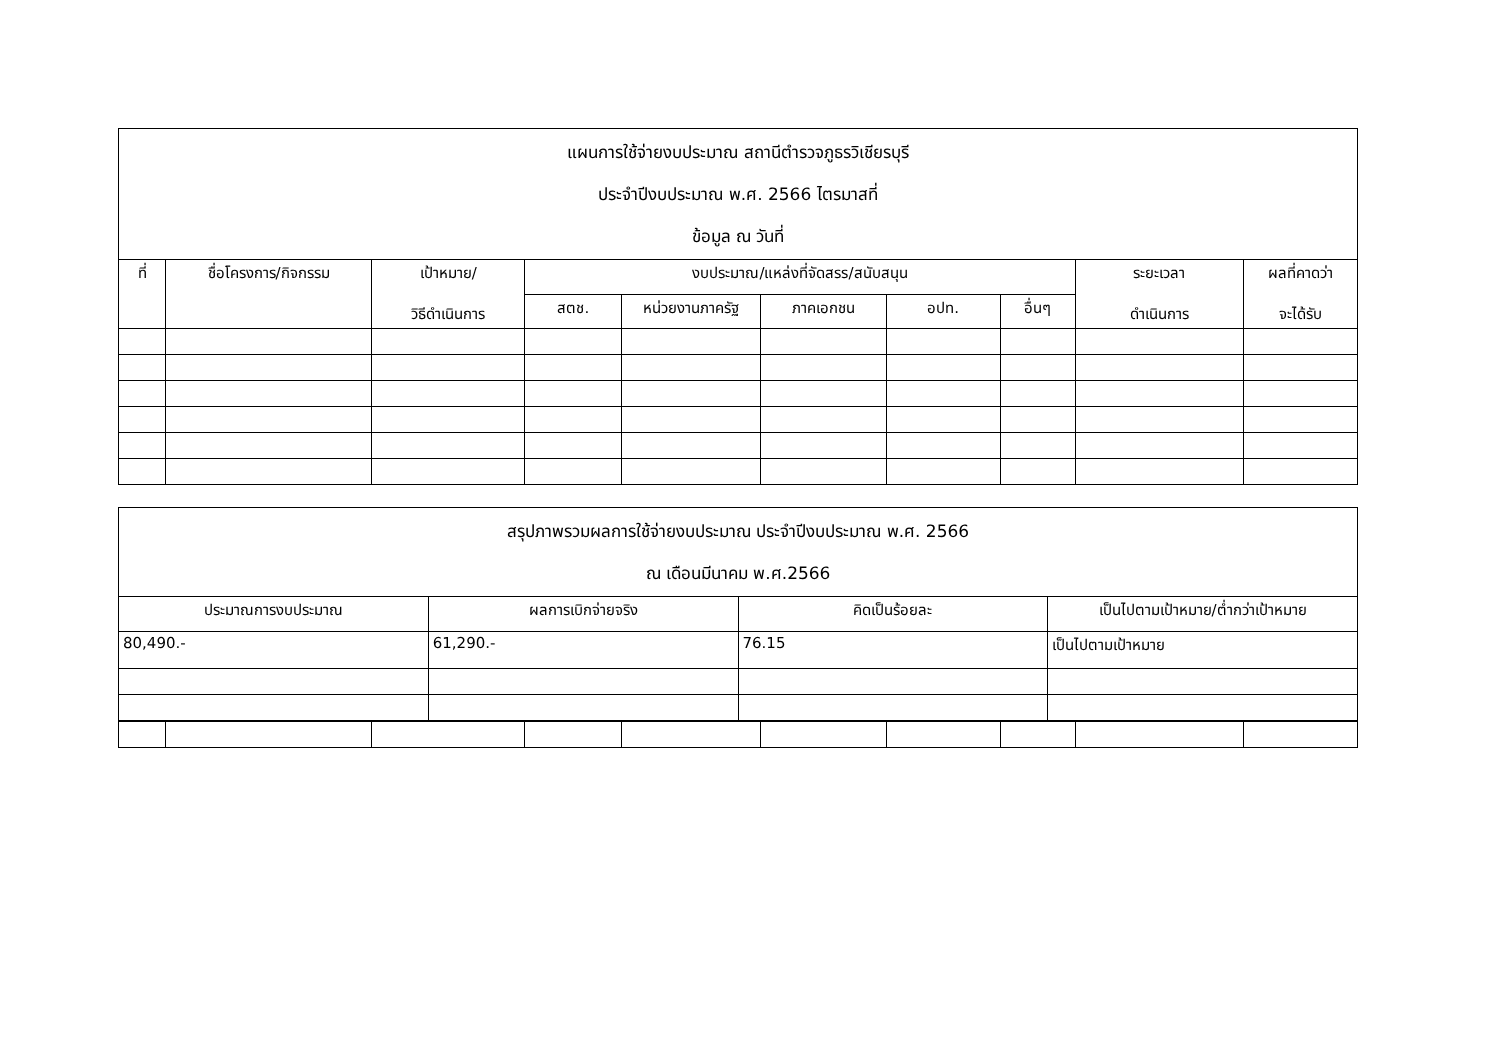| แผนการใช้จ่ายงบประมาณ สถานีตำรวจภูธรวิเชียรบุรี ประจำปีงบประมาณ พ.ศ. 2566 ไตรมาสที่ ข้อมูล ณ วันที่ | | | | | | | | | |
| ที่ | ชื่อโครงการ/กิจกรรม | เป้าหมาย/ วิธีดำเนินการ | งบประมาณ/แหล่งที่จัดสรร/สนับสนุน | | | | | ระยะเวลา ดำเนินการ | ผลที่คาดว่า จะได้รับ |
| | | | สตช. | หน่วยงานภาครัฐ | ภาคเอกชน | อปท. | อื่นๆ | | |
| สรุปภาพรวมผลการใช้จ่ายงบประมาณ ประจำปีงบประมาณ พ.ศ. 2566 ณ เดือนมีนาคม พ.ศ.2566 | | | |
| ประมาณการงบประมาณ | ผลการเบิกจ่ายจริง | คิดเป็นร้อยละ | เป็นไปตามเป้าหมาย/ต่ำกว่าเป้าหมาย |
| 80,490.- | 61,290.- | 76.15 | เป็นไปตามเป้าหมาย |